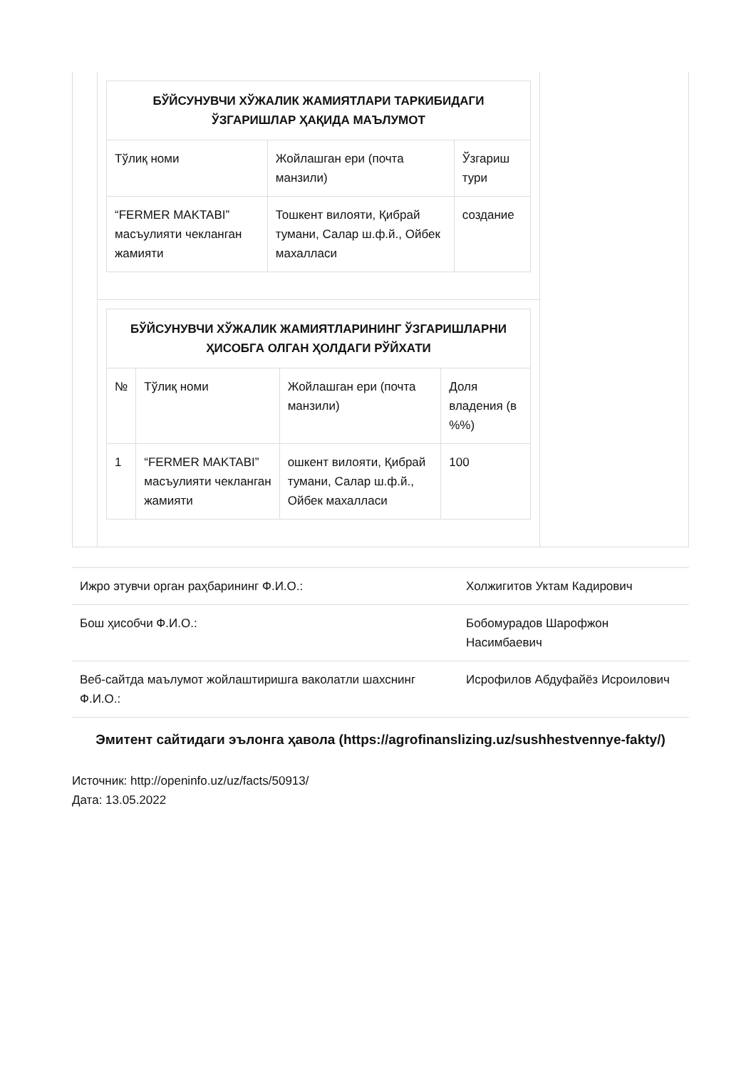| БЎЙСУНУВЧИ ХЎЖАЛИК ЖАМИЯТЛАРИ ТАРКИБИДАГИ ЎЗГАРИШЛАР ҲАҚИДА МАЪЛУМОТ | | |
| --- | --- | --- |
| Тўлиқ номи | Жойлашган ери (почта манзили) | Ўзгариш тури |
| “FERMER MAKTABI” масъулияти чекланган жамияти | Тошкент вилояти, Қибрай тумани, Салар ш.ф.й., Ойбек махалласи | создание |
| БЎЙСУНУВЧИ ХЎЖАЛИК ЖАМИЯТЛАРИНИНГ ЎЗГАРИШЛАРНИ ҲИСОБГА ОЛГАН ҲОЛДАГИ РЎЙХАТИ | | | |
| --- | --- | --- | --- |
| № | Тўлиқ номи | Жойлашган ери (почта манзили) | Доля владения (в %%) |
| 1 | “FERMER MAKTABI” масъулияти чекланган жамияти | ошкент вилояти, Қибрай тумани, Салар ш.ф.й., Ойбек махалласи | 100 |
| Ижро этувчи орган раҳбарининг Ф.И.О.: | Холжигитов Уктам Кадирович |
| Бош ҳисобчи Ф.И.О.: | Бобомурадов Шарофжон Насимбаевич |
| Веб-сайтда маълумот жойлаштиришга ваколатли шахснинг Ф.И.О.: | Исрофилов Абдуфайёз Исроилович |
Эмитент сайтидаги эълонга ҳавола (https://agrofinanslizing.uz/sushhestvennye-fakty/)
Источник: http://openinfo.uz/uz/facts/50913/
Дата: 13.05.2022